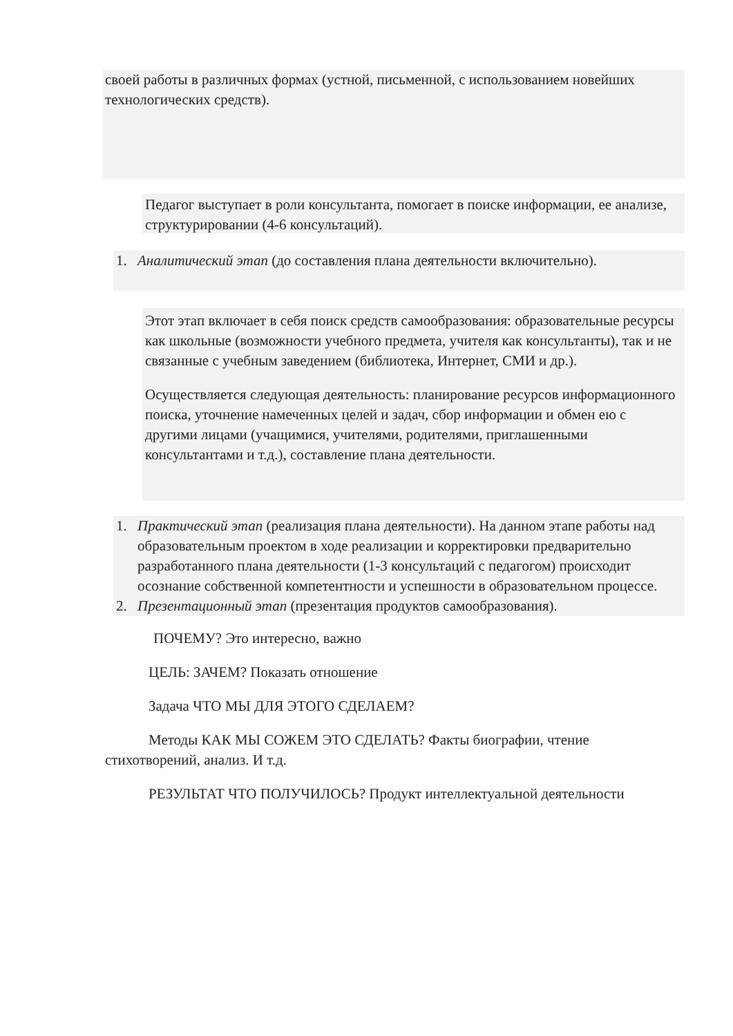своей работы в различных формах (устной, письменной, с использованием новейших технологических средств).
Педагог выступает в роли консультанта, помогает в поиске информации, ее анализе, структурировании (4-6 консультаций).
1. Аналитический этап (до составления плана деятельности включительно).
Этот этап включает в себя поиск средств самообразования: образовательные ресурсы как школьные (возможности учебного предмета, учителя как консультанты), так и не связанные с учебным заведением (библиотека, Интернет, СМИ и др.).
Осуществляется следующая деятельность: планирование ресурсов информационного поиска, уточнение намеченных целей и задач, сбор информации и обмен ею с другими лицами (учащимися, учителями, родителями, приглашенными консультантами и т.д.), составление плана деятельности.
1. Практический этап (реализация плана деятельности). На данном этапе работы над образовательным проектом в ходе реализации и корректировки предварительно разработанного плана деятельности (1-3 консультаций с педагогом) происходит осознание собственной компетентности и успешности в образовательном процессе.
2. Презентационный этап (презентация продуктов самообразования).
ПОЧЕМУ? Это интересно, важно
ЦЕЛЬ: ЗАЧЕМ? Показать отношение
Задача ЧТО МЫ ДЛЯ ЭТОГО СДЕЛАЕМ?
Методы КАК МЫ СОЖЕМ ЭТО СДЕЛАТЬ? Факты биографии, чтение стихотворений, анализ. И т.д.
РЕЗУЛЬТАТ ЧТО ПОЛУЧИЛОСЬ? Продукт интеллектуальной деятельности